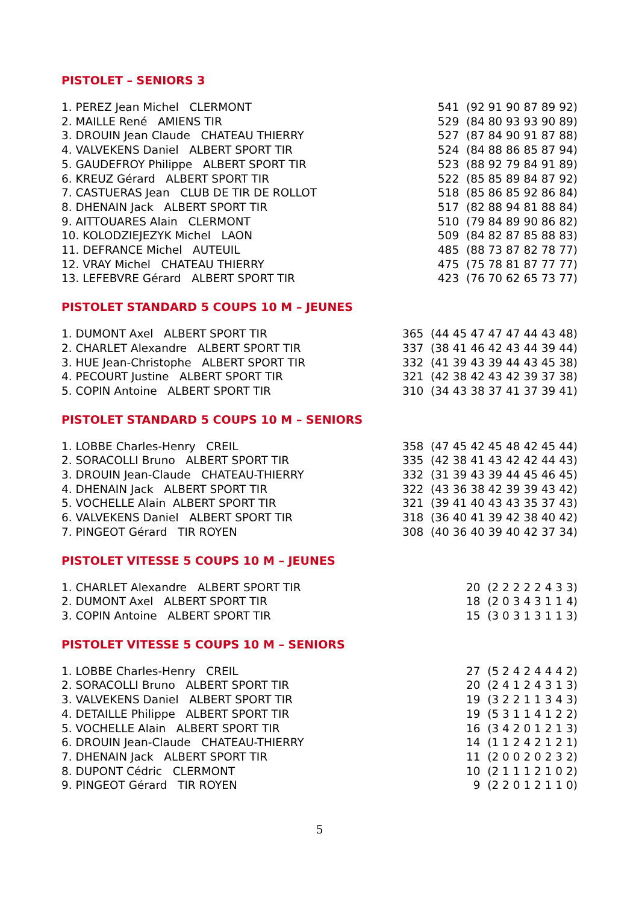PISTOLET – SENIORS 3
| 1. PEREZ Jean Michel CLERMONT | 541 (92 91 90 87 89 92) |
| 2. MAILLE René AMIENS TIR | 529 (84 80 93 93 90 89) |
| 3. DROUIN Jean Claude CHATEAU THIERRY | 527 (87 84 90 91 87 88) |
| 4. VALVEKENS Daniel ALBERT SPORT TIR | 524 (84 88 86 85 87 94) |
| 5. GAUDEFROY Philippe ALBERT SPORT TIR | 523 (88 92 79 84 91 89) |
| 6. KREUZ Gérard ALBERT SPORT TIR | 522 (85 85 89 84 87 92) |
| 7. CASTUERAS Jean CLUB DE TIR DE ROLLOT | 518 (85 86 85 92 86 84) |
| 8. DHENAIN Jack ALBERT SPORT TIR | 517 (82 88 94 81 88 84) |
| 9. AITTOUARES Alain CLERMONT | 510 (79 84 89 90 86 82) |
| 10. KOLODZIEJEZYK Michel LAON | 509 (84 82 87 85 88 83) |
| 11. DEFRANCE Michel AUTEUIL | 485 (88 73 87 82 78 77) |
| 12. VRAY Michel CHATEAU THIERRY | 475 (75 78 81 87 77 77) |
| 13. LEFEBVRE Gérard ALBERT SPORT TIR | 423 (76 70 62 65 73 77) |
PISTOLET STANDARD 5 COUPS 10 M – JEUNES
| 1. DUMONT Axel ALBERT SPORT TIR | 365 (44 45 47 47 47 44 43 48) |
| 2. CHARLET Alexandre ALBERT SPORT TIR | 337 (38 41 46 42 43 44 39 44) |
| 3. HUE Jean-Christophe ALBERT SPORT TIR | 332 (41 39 43 39 44 43 45 38) |
| 4. PECOURT Justine ALBERT SPORT TIR | 321 (42 38 42 43 42 39 37 38) |
| 5. COPIN Antoine ALBERT SPORT TIR | 310 (34 43 38 37 41 37 39 41) |
PISTOLET STANDARD 5 COUPS 10 M – SENIORS
| 1. LOBBE Charles-Henry CREIL | 358 (47 45 42 45 48 42 45 44) |
| 2. SORACOLLI Bruno ALBERT SPORT TIR | 335 (42 38 41 43 42 42 44 43) |
| 3. DROUIN Jean-Claude CHATEAU-THIERRY | 332 (31 39 43 39 44 45 46 45) |
| 4. DHENAIN Jack ALBERT SPORT TIR | 322 (43 36 38 42 39 39 43 42) |
| 5. VOCHELLE Alain ALBERT SPORT TIR | 321 (39 41 40 43 43 35 37 43) |
| 6. VALVEKENS Daniel ALBERT SPORT TIR | 318 (36 40 41 39 42 38 40 42) |
| 7. PINGEOT Gérard TIR ROYEN | 308 (40 36 40 39 40 42 37 34) |
PISTOLET VITESSE 5 COUPS 10 M – JEUNES
| 1. CHARLET Alexandre ALBERT SPORT TIR | 20 (2 2 2 2 2 4 3 3) |
| 2. DUMONT Axel ALBERT SPORT TIR | 18 (2 0 3 4 3 1 1 4) |
| 3. COPIN Antoine ALBERT SPORT TIR | 15 (3 0 3 1 3 1 1 3) |
PISTOLET VITESSE 5 COUPS 10 M – SENIORS
| 1. LOBBE Charles-Henry CREIL | 27 (5 2 4 2 4 4 4 2) |
| 2. SORACOLLI Bruno ALBERT SPORT TIR | 20 (2 4 1 2 4 3 1 3) |
| 3. VALVEKENS Daniel ALBERT SPORT TIR | 19 (3 2 2 1 1 3 4 3) |
| 4. DETAILLE Philippe ALBERT SPORT TIR | 19 (5 3 1 1 4 1 2 2) |
| 5. VOCHELLE Alain ALBERT SPORT TIR | 16 (3 4 2 0 1 2 1 3) |
| 6. DROUIN Jean-Claude CHATEAU-THIERRY | 14 (1 1 2 4 2 1 2 1) |
| 7. DHENAIN Jack ALBERT SPORT TIR | 11 (2 0 0 2 0 2 3 2) |
| 8. DUPONT Cédric CLERMONT | 10 (2 1 1 1 2 1 0 2) |
| 9. PINGEOT Gérard TIR ROYEN | 9 (2 2 0 1 2 1 1 0) |
5